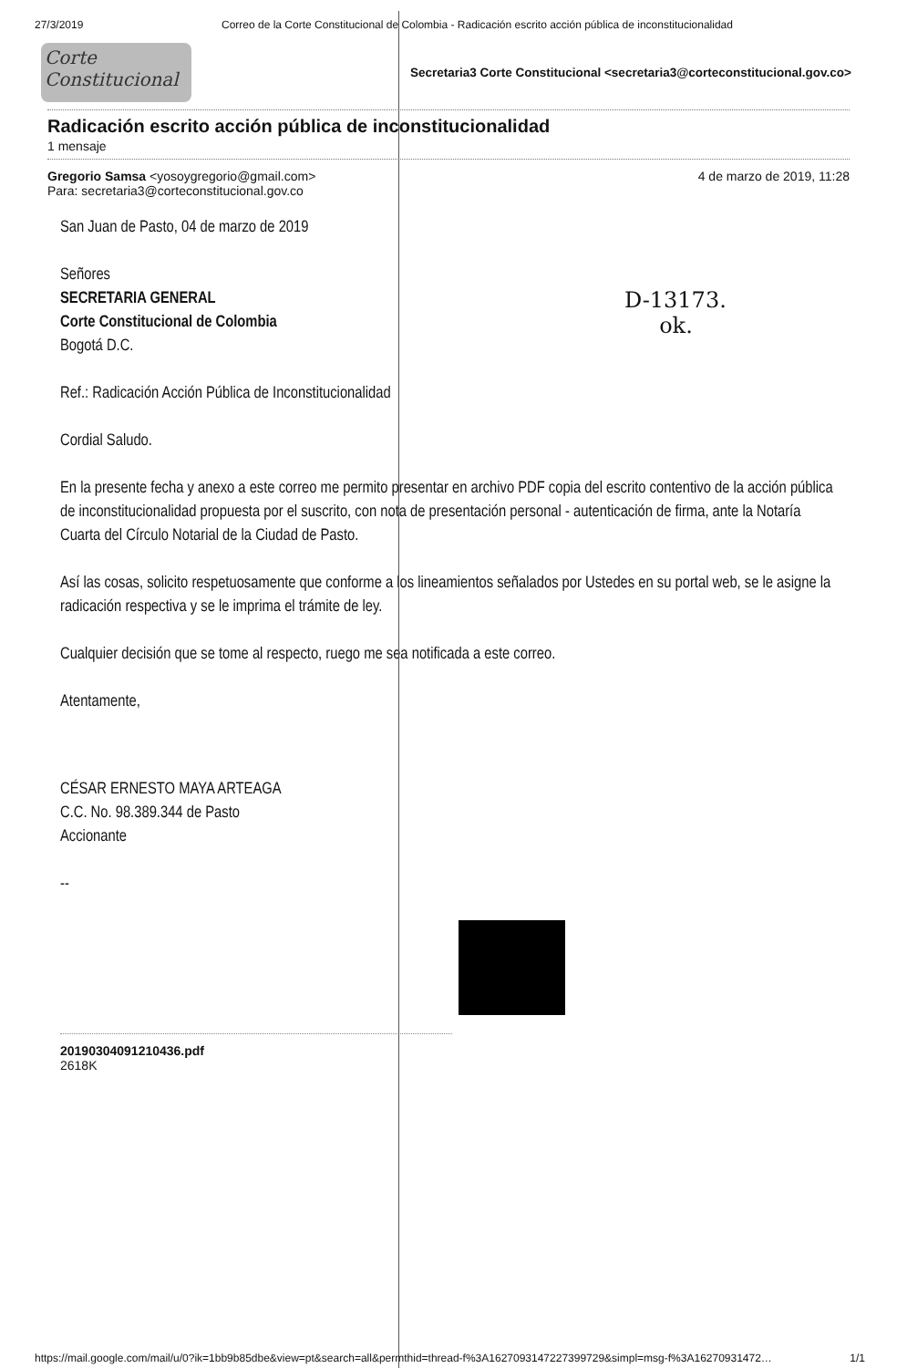27/3/2019 Correo de la Corte Constitucional de Colombia - Radicación escrito acción pública de inconstitucionalidad
Corte Constitucional
Secretaria3 Corte Constitucional <secretaria3@corteconstitucional.gov.co>
Radicación escrito acción pública de inconstitucionalidad
1 mensaje
Gregorio Samsa <yosoygregorio@gmail.com>
Para: secretaria3@corteconstitucional.gov.co
4 de marzo de 2019, 11:28
D-13173.
ok.
San Juan de Pasto, 04 de marzo de 2019
Señores
SECRETARIA GENERAL
Corte Constitucional de Colombia
Bogotá D.C.
Ref.: Radicación Acción Pública de Inconstitucionalidad
Cordial Saludo.
En la presente fecha y anexo a este correo me permito presentar en archivo PDF copia del escrito contentivo de la acción pública de inconstitucionalidad propuesta por el suscrito, con nota de presentación personal - autenticación de firma, ante la Notaría Cuarta del Círculo Notarial de la Ciudad de Pasto.
Así las cosas, solicito respetuosamente que conforme a los lineamientos señalados por Ustedes en su portal web, se le asigne la radicación respectiva y se le imprima el trámite de ley.
Cualquier decisión que se tome al respecto, ruego me sea notificada a este correo.
Atentamente,
CÉSAR ERNESTO MAYA ARTEAGA
C.C. No. 98.389.344 de Pasto
Accionante
--
20190304091210436.pdf
2618K
https://mail.google.com/mail/u/0?ik=1bb9b85dbe&view=pt&search=all&permthid=thread-f%3A1627093147227399729&simpl=msg-f%3A16270931472… 1/1